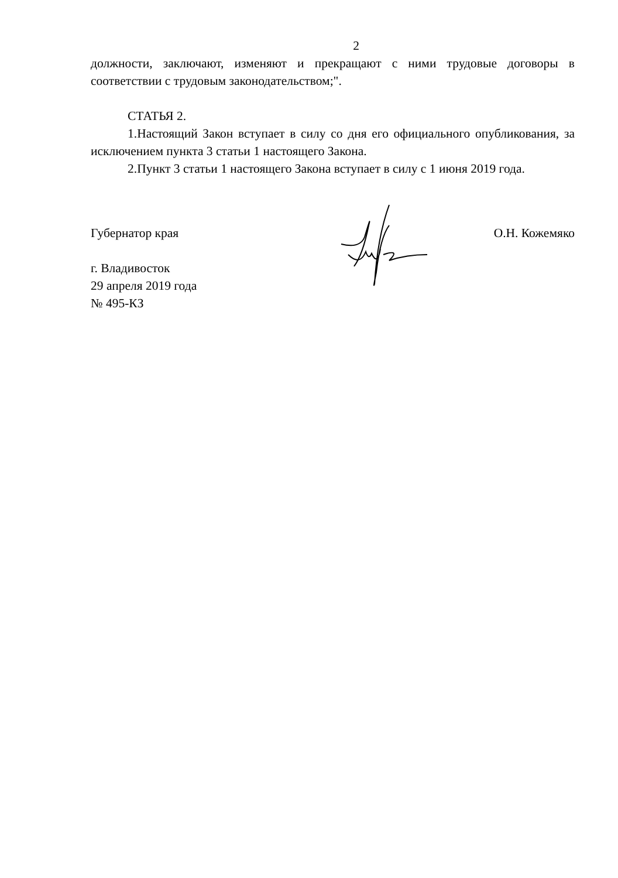2
должности, заключают, изменяют и прекращают с ними трудовые договоры в соответствии с трудовым законодательством;".
СТАТЬЯ 2.
1.Настоящий Закон вступает в силу со дня его официального опубликования, за исключением пункта 3 статьи 1 настоящего Закона.
2.Пункт 3 статьи 1 настоящего Закона вступает в силу с 1 июня 2019 года.
Губернатор края О.Н. Кожемяко
г. Владивосток
29 апреля 2019 года
№ 495-КЗ